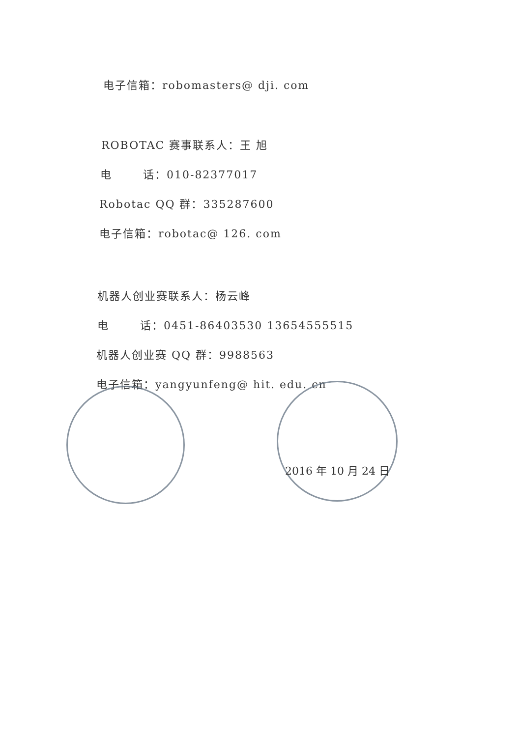电子信箱：robomasters@ dji. com
ROBOTAC 赛事联系人：王 旭
电 话：010-82377017
Robotac QQ 群：335287600
电子信箱：robotac@ 126. com
机器人创业赛联系人：杨云峰
电 话：0451-86403530 13654555515
机器人创业赛 QQ 群：9988563
电子信箱：yangyunfeng@ hit. edu. cn
2016 年 10 月 24 日